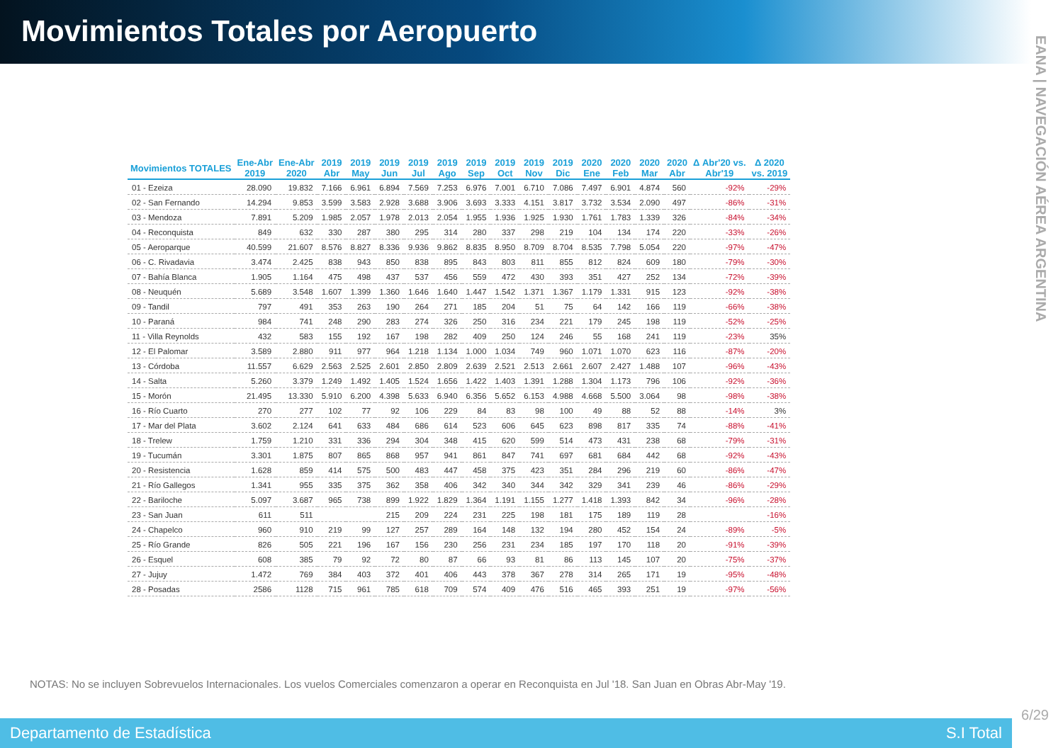Movimientos Totales por Aeropuerto
EANA | NAVEGACIÓN AÉREA ARGENTINA
| Movimientos TOTALES | Ene-Abr 2019 | Ene-Abr 2020 | 2019 Abr | 2019 May | 2019 Jun | 2019 Jul | 2019 Ago | 2019 Sep | 2019 Oct | 2019 Nov | 2019 Dic | 2020 Ene | 2020 Feb | 2020 Mar | 2020 Abr | Δ Abr'20 vs. Abr'19 | Δ 2020 vs. 2019 |
| --- | --- | --- | --- | --- | --- | --- | --- | --- | --- | --- | --- | --- | --- | --- | --- | --- | --- |
| 01 - Ezeiza | 28.090 | 19.832 | 7.166 | 6.961 | 6.894 | 7.569 | 7.253 | 6.976 | 7.001 | 6.710 | 7.086 | 7.497 | 6.901 | 4.874 | 560 | -92% | -29% |
| 02 - San Fernando | 14.294 | 9.853 | 3.599 | 3.583 | 2.928 | 3.688 | 3.906 | 3.693 | 3.333 | 4.151 | 3.817 | 3.732 | 3.534 | 2.090 | 497 | -86% | -31% |
| 03 - Mendoza | 7.891 | 5.209 | 1.985 | 2.057 | 1.978 | 2.013 | 2.054 | 1.955 | 1.936 | 1.925 | 1.930 | 1.761 | 1.783 | 1.339 | 326 | -84% | -34% |
| 04 - Reconquista | 849 | 632 | 330 | 287 | 380 | 295 | 314 | 280 | 337 | 298 | 219 | 104 | 134 | 174 | 220 | -33% | -26% |
| 05 - Aeroparque | 40.599 | 21.607 | 8.576 | 8.827 | 8.336 | 9.936 | 9.862 | 8.835 | 8.950 | 8.709 | 8.704 | 8.535 | 7.798 | 5.054 | 220 | -97% | -47% |
| 06 - C. Rivadavia | 3.474 | 2.425 | 838 | 943 | 850 | 838 | 895 | 843 | 803 | 811 | 855 | 812 | 824 | 609 | 180 | -79% | -30% |
| 07 - Bahía Blanca | 1.905 | 1.164 | 475 | 498 | 437 | 537 | 456 | 559 | 472 | 430 | 393 | 351 | 427 | 252 | 134 | -72% | -39% |
| 08 - Neuquén | 5.689 | 3.548 | 1.607 | 1.399 | 1.360 | 1.646 | 1.640 | 1.447 | 1.542 | 1.371 | 1.367 | 1.179 | 1.331 | 915 | 123 | -92% | -38% |
| 09 - Tandil | 797 | 491 | 353 | 263 | 190 | 264 | 271 | 185 | 204 | 51 | 75 | 64 | 142 | 166 | 119 | -66% | -38% |
| 10 - Paraná | 984 | 741 | 248 | 290 | 283 | 274 | 326 | 250 | 316 | 234 | 221 | 179 | 245 | 198 | 119 | -52% | -25% |
| 11 - Villa Reynolds | 432 | 583 | 155 | 192 | 167 | 198 | 282 | 409 | 250 | 124 | 246 | 55 | 168 | 241 | 119 | -23% | 35% |
| 12 - El Palomar | 3.589 | 2.880 | 911 | 977 | 964 | 1.218 | 1.134 | 1.000 | 1.034 | 749 | 960 | 1.071 | 1.070 | 623 | 116 | -87% | -20% |
| 13 - Córdoba | 11.557 | 6.629 | 2.563 | 2.525 | 2.601 | 2.850 | 2.809 | 2.639 | 2.521 | 2.513 | 2.661 | 2.607 | 2.427 | 1.488 | 107 | -96% | -43% |
| 14 - Salta | 5.260 | 3.379 | 1.249 | 1.492 | 1.405 | 1.524 | 1.656 | 1.422 | 1.403 | 1.391 | 1.288 | 1.304 | 1.173 | 796 | 106 | -92% | -36% |
| 15 - Morón | 21.495 | 13.330 | 5.910 | 6.200 | 4.398 | 5.633 | 6.940 | 6.356 | 5.652 | 6.153 | 4.988 | 4.668 | 5.500 | 3.064 | 98 | -98% | -38% |
| 16 - Río Cuarto | 270 | 277 | 102 | 77 | 92 | 106 | 229 | 84 | 83 | 98 | 100 | 49 | 88 | 52 | 88 | -14% | 3% |
| 17 - Mar del Plata | 3.602 | 2.124 | 641 | 633 | 484 | 686 | 614 | 523 | 606 | 645 | 623 | 898 | 817 | 335 | 74 | -88% | -41% |
| 18 - Trelew | 1.759 | 1.210 | 331 | 336 | 294 | 304 | 348 | 415 | 620 | 599 | 514 | 473 | 431 | 238 | 68 | -79% | -31% |
| 19 - Tucumán | 3.301 | 1.875 | 807 | 865 | 868 | 957 | 941 | 861 | 847 | 741 | 697 | 681 | 684 | 442 | 68 | -92% | -43% |
| 20 - Resistencia | 1.628 | 859 | 414 | 575 | 500 | 483 | 447 | 458 | 375 | 423 | 351 | 284 | 296 | 219 | 60 | -86% | -47% |
| 21 - Río Gallegos | 1.341 | 955 | 335 | 375 | 362 | 358 | 406 | 342 | 340 | 344 | 342 | 329 | 341 | 239 | 46 | -86% | -29% |
| 22 - Bariloche | 5.097 | 3.687 | 965 | 738 | 899 | 1.922 | 1.829 | 1.364 | 1.191 | 1.155 | 1.277 | 1.418 | 1.393 | 842 | 34 | -96% | -28% |
| 23 - San Juan | 611 | 511 | | | 215 | 209 | 224 | 231 | 225 | 198 | 181 | 175 | 189 | 119 | 28 | | -16% |
| 24 - Chapelco | 960 | 910 | 219 | 99 | 127 | 257 | 289 | 164 | 148 | 132 | 194 | 280 | 452 | 154 | 24 | -89% | -5% |
| 25 - Río Grande | 826 | 505 | 221 | 196 | 167 | 156 | 230 | 256 | 231 | 234 | 185 | 197 | 170 | 118 | 20 | -91% | -39% |
| 26 - Esquel | 608 | 385 | 79 | 92 | 72 | 80 | 87 | 66 | 93 | 81 | 86 | 113 | 145 | 107 | 20 | -75% | -37% |
| 27 - Jujuy | 1.472 | 769 | 384 | 403 | 372 | 401 | 406 | 443 | 378 | 367 | 278 | 314 | 265 | 171 | 19 | -95% | -48% |
| 28 - Posadas | 2586 | 1128 | 715 | 961 | 785 | 618 | 709 | 574 | 409 | 476 | 516 | 465 | 393 | 251 | 19 | -97% | -56% |
NOTAS: No se incluyen Sobrevuelos Internacionales. Los vuelos Comerciales comenzaron a operar en Reconquista en Jul '18. San Juan en Obras Abr-May '19.
Departamento de Estadística S.I Total
6/29